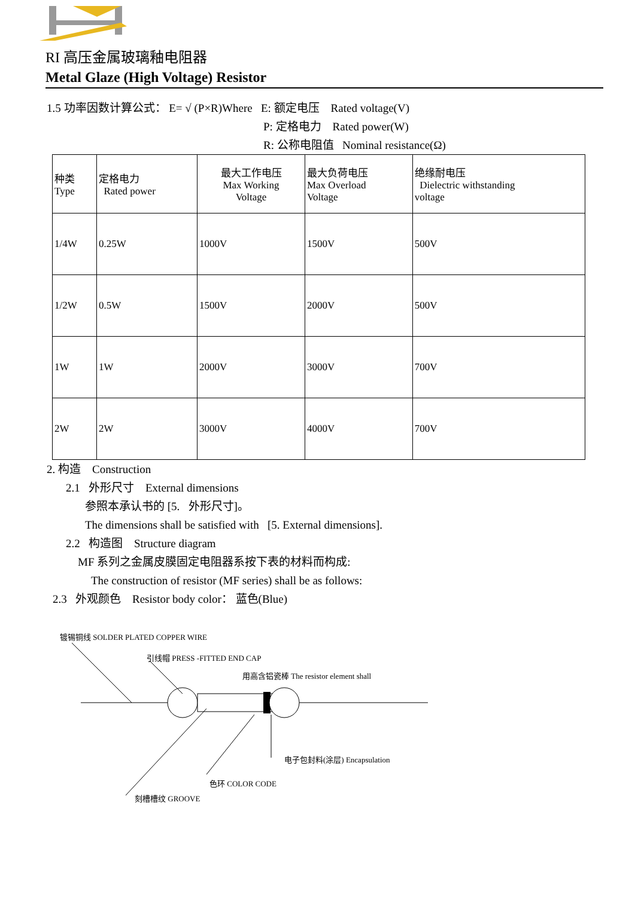RI 高压金属玻璃釉电阻器
Metal Glaze (High Voltage) Resistor
1.5 功率因数计算公式： E= √ (P×R)Where E: 额定电压 Rated voltage(V)
P: 定格电力 Rated power(W)
R: 公称电阻值 Nominal resistance(Ω)
| 种类 Type | 定格电力 Rated power | 最大工作电压 Max Working Voltage | 最大负荷电压 Max Overload Voltage | 绝缘耐电压 Dielectric withstanding voltage |
| 1/4W | 0.25W | 1000V | 1500V | 500V |
| 1/2W | 0.5W | 1500V | 2000V | 500V |
| 1W | 1W | 2000V | 3000V | 700V |
| 2W | 2W | 3000V | 4000V | 700V |
2. 构造 Construction
2.1 外形尺寸 External dimensions
参照本承认书的 [5. 外形尺寸]。
The dimensions shall be satisfied with [5. External dimensions].
2.2 构造图 Structure diagram
MF 系列之金属皮膜固定电阻器系按下表的材料而构成:
The construction of resistor (MF series) shall be as follows:
2.3 外观颜色 Resistor body color： 蓝色(Blue)
镀锡铜线 SOLDER PLATED COPPER WIRE
引线帽 PRESS -FITTED END CAP
用高含铝瓷棒 The resistor element shall
电子包封料(涂层) Encapsulation
色环 COLOR CODE
刻槽槽纹 GROOVE